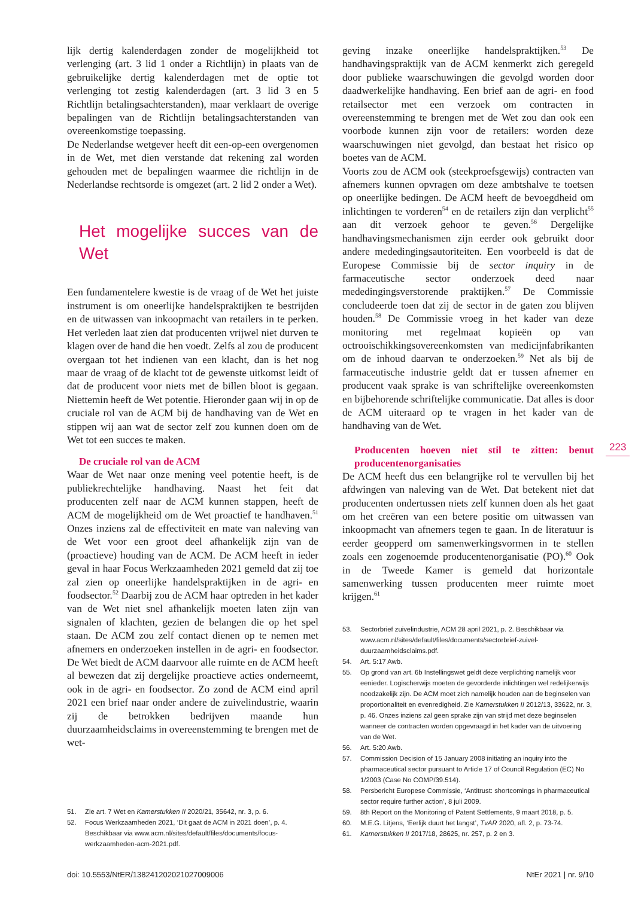lijk dertig kalenderdagen zonder de mogelijkheid tot verlenging (art. 3 lid 1 onder a Richtlijn) in plaats van de gebruikelijke dertig kalenderdagen met de optie tot verlenging tot zestig kalenderdagen (art. 3 lid 3 en 5 Richtlijn betalingsachterstanden), maar verklaart de overige bepalingen van de Richtlijn betalingsachterstanden van overeenkomstige toepassing.
De Nederlandse wetgever heeft dit een-op-een overgenomen in de Wet, met dien verstande dat rekening zal worden gehouden met de bepalingen waarmee die richtlijn in de Nederlandse rechtsorde is omgezet (art. 2 lid 2 onder a Wet).
Het mogelijke succes van de Wet
Een fundamentelere kwestie is de vraag of de Wet het juiste instrument is om oneerlijke handelspraktijken te bestrijden en de uitwassen van inkoopmacht van retailers in te perken. Het verleden laat zien dat producenten vrijwel niet durven te klagen over de hand die hen voedt. Zelfs al zou de producent overgaan tot het indienen van een klacht, dan is het nog maar de vraag of de klacht tot de gewenste uitkomst leidt of dat de producent voor niets met de billen bloot is gegaan. Niettemin heeft de Wet potentie. Hieronder gaan wij in op de cruciale rol van de ACM bij de handhaving van de Wet en stippen wij aan wat de sector zelf zou kunnen doen om de Wet tot een succes te maken.
De cruciale rol van de ACM
Waar de Wet naar onze mening veel potentie heeft, is de publiekrechtelijke handhaving. Naast het feit dat producenten zelf naar de ACM kunnen stappen, heeft de ACM de mogelijkheid om de Wet proactief te handhaven.<sup>51</sup> Onzes inziens zal de effectiviteit en mate van naleving van de Wet voor een groot deel afhankelijk zijn van de (proactieve) houding van de ACM. De ACM heeft in ieder geval in haar Focus Werkzaamheden 2021 gemeld dat zij toe zal zien op oneerlijke handelspraktijken in de agri- en foodsector.<sup>52</sup> Daarbij zou de ACM haar optreden in het kader van de Wet niet snel afhankelijk moeten laten zijn van signalen of klachten, gezien de belangen die op het spel staan. De ACM zou zelf contact dienen op te nemen met afnemers en onderzoeken instellen in de agri- en foodsector. De Wet biedt de ACM daarvoor alle ruimte en de ACM heeft al bewezen dat zij dergelijke proactieve acties onderneemt, ook in de agri- en foodsector. Zo zond de ACM eind april 2021 een brief naar onder andere de zuivelindustrie, waarin zij de betrokken bedrijven maande hun duurzaamheidsclaims in overeenstemming te brengen met de wet-
51. Zie art. 7 Wet en Kamerstukken II 2020/21, 35642, nr. 3, p. 6.
52. Focus Werkzaamheden 2021, ‘Dit gaat de ACM in 2021 doen’, p. 4. Beschikbaar via www.acm.nl/sites/default/files/documents/focus-werkzaamheden-acm-2021.pdf.
geving inzake oneerlijke handelspraktijken.<sup>53</sup> De handhavingspraktijk van de ACM kenmerkt zich geregeld door publieke waarschuwingen die gevolgd worden door daadwerkelijke handhaving. Een brief aan de agri- en food retailsector met een verzoek om contracten in overeenstemming te brengen met de Wet zou dan ook een voorbode kunnen zijn voor de retailers: worden deze waarschuwingen niet gevolgd, dan bestaat het risico op boetes van de ACM.
Voorts zou de ACM ook (steekproefsgewijs) contracten van afnemers kunnen opvragen om deze ambtshalve te toetsen op oneerlijke bedingen. De ACM heeft de bevoegdheid om inlichtingen te vorderen<sup>54</sup> en de retailers zijn dan verplicht<sup>55</sup> aan dit verzoek gehoor te geven.<sup>56</sup> Dergelijke handhavingsmechanismen zijn eerder ook gebruikt door andere mededingingsautoriteiten. Een voorbeeld is dat de Europese Commissie bij de sector inquiry in de farmaceutische sector onderzoek deed naar mededingingsverstorende praktijken.<sup>57</sup> De Commissie concludeerde toen dat zij de sector in de gaten zou blijven houden.<sup>58</sup> De Commissie vroeg in het kader van deze monitoring met regelmaat kopieën op van octrooischikkingsovereenkomsten van medicijnfabrikanten om de inhoud daarvan te onderzoeken.<sup>59</sup> Net als bij de farmaceutische industrie geldt dat er tussen afnemer en producent vaak sprake is van schriftelijke overeenkomsten en bijbehorende schriftelijke communicatie. Dat alles is door de ACM uiteraard op te vragen in het kader van de handhaving van de Wet.
Producenten hoeven niet stil te zitten: benut producentenorganisaties
De ACM heeft dus een belangrijke rol te vervullen bij het afdwingen van naleving van de Wet. Dat betekent niet dat producenten ondertussen niets zelf kunnen doen als het gaat om het creëren van een betere positie om uitwassen van inkoopmacht van afnemers tegen te gaan. In de literatuur is eerder geopperd om samenwerkingsvormen in te stellen zoals een zogenoemde producentenorganisatie (PO).<sup>60</sup> Ook in de Tweede Kamer is gemeld dat horizontale samenwerking tussen producenten meer ruimte moet krijgen.<sup>61</sup>
223
53. Sectorbrief zuivelindustrie, ACM 28 april 2021, p. 2. Beschikbaar via www.acm.nl/sites/default/files/documents/sectorbrief-zuivel-duurzaamheidsclaims.pdf.
54. Art. 5:17 Awb.
55. Op grond van art. 6b Instellingswet geldt deze verplichting namelijk voor eenieder. Logischerwijs moeten de gevorderde inlichtingen wel redelijkerwijs noodzakelijk zijn. De ACM moet zich namelijk houden aan de beginselen van proportionaliteit en evenredigheid. Zie Kamerstukken II 2012/13, 33622, nr. 3, p. 46. Onzes inziens zal geen sprake zijn van strijd met deze beginselen wanneer de contracten worden opgevraagd in het kader van de uitvoering van de Wet.
56. Art. 5:20 Awb.
57. Commission Decision of 15 January 2008 initiating an inquiry into the pharmaceutical sector pursuant to Article 17 of Council Regulation (EC) No 1/2003 (Case No COMP/39.514).
58. Persbericht Europese Commissie, ‘Antitrust: shortcomings in pharmaceutical sector require further action’, 8 juli 2009.
59. 8th Report on the Monitoring of Patent Settlements, 9 maart 2018, p. 5.
60. M.E.G. Litjens, ‘Eerlijk duurt het langst’, TvAR 2020, afl. 2, p. 73-74.
61. Kamerstukken II 2017/18, 28625, nr. 257, p. 2 en 3.
doi: 10.5553/NtER/138241202021027009006 NtEr 2021 | nr. 9/10